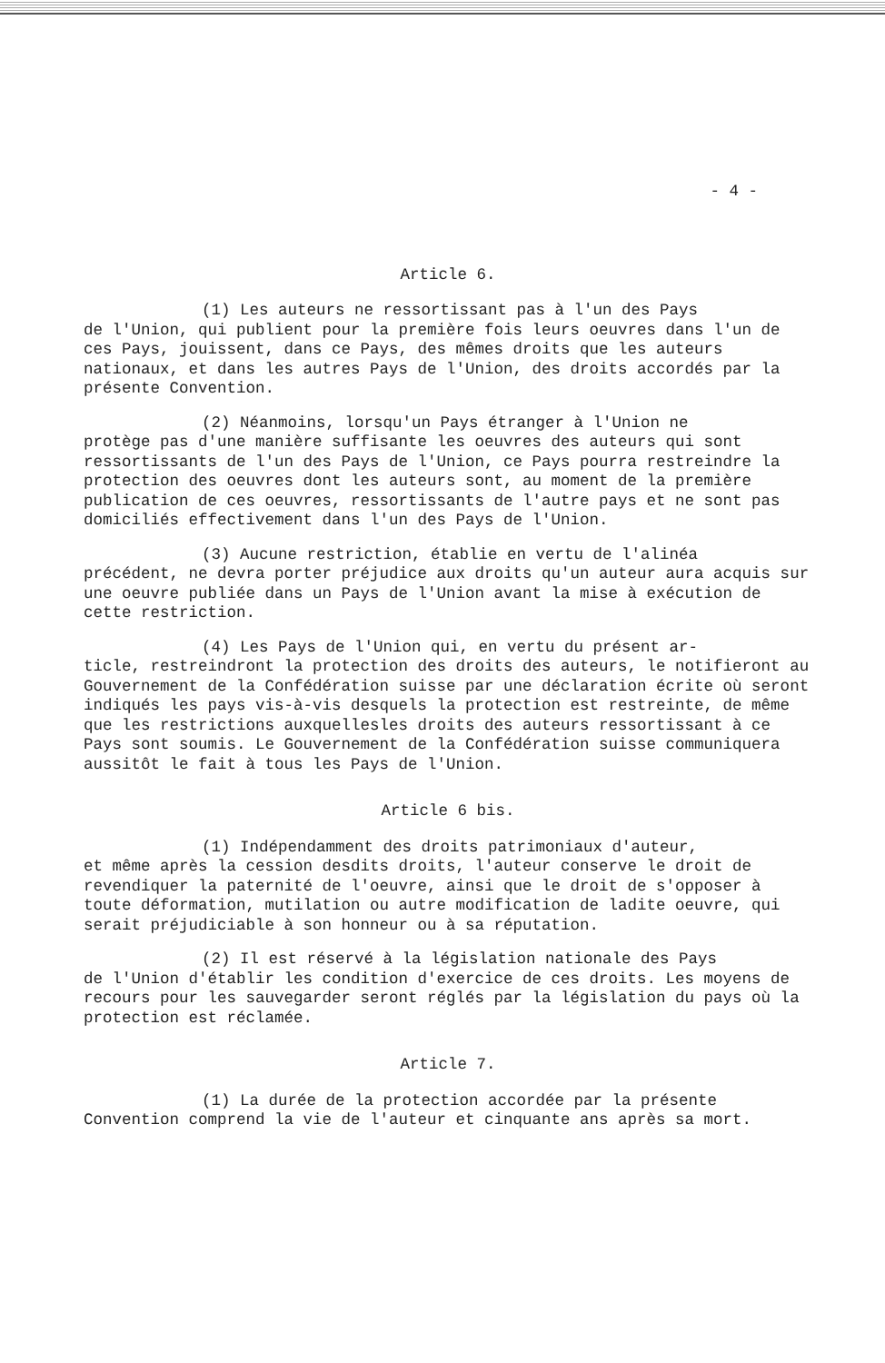- 4 -
Article 6.
(1) Les auteurs ne ressortissant pas à l'un des Pays
de l'Union, qui publient pour la première fois leurs oeuvres dans l'un de ces Pays, jouissent, dans ce Pays, des mêmes droits que les auteurs nationaux, et dans les autres Pays de l'Union, des droits accordés par la présente Convention.
(2) Néanmoins, lorsqu'un Pays étranger à l'Union ne
protège pas d'une manière suffisante les oeuvres des auteurs qui sont ressortissants de l'un des Pays de l'Union, ce Pays pourra restreindre la protection des oeuvres dont les auteurs sont, au moment de la première publication de ces oeuvres, ressortissants de l'autre pays et ne sont pas domiciliés effectivement dans l'un des Pays de l'Union.
(3) Aucune restriction, établie en vertu de l'alinéa
précédent, ne devra porter préjudice aux droits qu'un auteur aura acquis sur une oeuvre publiée dans un Pays de l'Union avant la mise à exécution de cette restriction.
(4) Les Pays de l'Union qui, en vertu du présent ar-
ticle, restreindront la protection des droits des auteurs, le notifieront au Gouvernement de la Confédération suisse par une déclaration écrite où seront indiqués les pays vis-à-vis desquels la protection est restreinte, de même que les restrictions auxquellesles droits des auteurs ressortissant à ce Pays sont soumis. Le Gouvernement de la Confédération suisse communiquera aussitôt le fait à tous les Pays de l'Union.
Article 6 bis.
(1) Indépendamment des droits patrimoniaux d'auteur,
et même après la cession desdits droits, l'auteur conserve le droit de revendiquer la paternité de l'oeuvre, ainsi que le droit de s'opposer à toute déformation, mutilation ou autre modification de ladite oeuvre, qui serait préjudiciable à son honneur ou à sa réputation.
(2) Il est réservé à la législation nationale des Pays
de l'Union d'établir les condition d'exercice de ces droits. Les moyens de recours pour les sauvegarder seront réglés par la législation du pays où la protection est réclamée.
Article 7.
(1) La durée de la protection accordée par la présente
Convention comprend la vie de l'auteur et cinquante ans après sa mort.